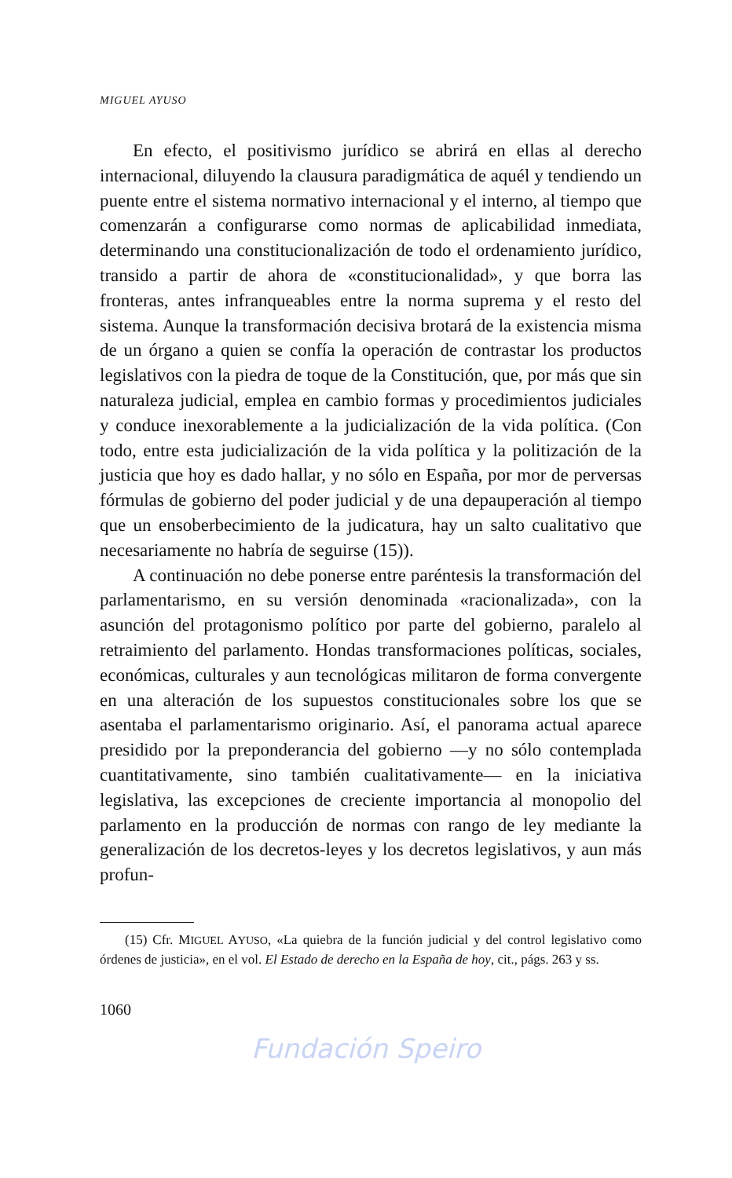MIGUEL AYUSO
En efecto, el positivismo jurídico se abrirá en ellas al derecho internacional, diluyendo la clausura paradigmática de aquél y tendiendo un puente entre el sistema normativo internacional y el interno, al tiempo que comenzarán a configurarse como normas de aplicabilidad inmediata, determinando una constitucionalización de todo el ordenamiento jurídico, transido a partir de ahora de «constitucionalidad», y que borra las fronteras, antes infranqueables entre la norma suprema y el resto del sistema. Aunque la transformación decisiva brotará de la existencia misma de un órgano a quien se confía la operación de contrastar los productos legislativos con la piedra de toque de la Constitución, que, por más que sin naturaleza judicial, emplea en cambio formas y procedimientos judiciales y conduce inexorablemente a la judicialización de la vida política. (Con todo, entre esta judicialización de la vida política y la politización de la justicia que hoy es dado hallar, y no sólo en España, por mor de perversas fórmulas de gobierno del poder judicial y de una depauperación al tiempo que un ensoberbecimiento de la judicatura, hay un salto cualitativo que necesariamente no habría de seguirse (15)).
A continuación no debe ponerse entre paréntesis la transformación del parlamentarismo, en su versión denominada «racionalizada», con la asunción del protagonismo político por parte del gobierno, paralelo al retraimiento del parlamento. Hondas transformaciones políticas, sociales, económicas, culturales y aun tecnológicas militaron de forma convergente en una alteración de los supuestos constitucionales sobre los que se asentaba el parlamentarismo originario. Así, el panorama actual aparece presidido por la preponderancia del gobierno —y no sólo contemplada cuantitativamente, sino también cualitativamente— en la iniciativa legislativa, las excepciones de creciente importancia al monopolio del parlamento en la producción de normas con rango de ley mediante la generalización de los decretos-leyes y los decretos legislativos, y aun más profun-
(15) Cfr. MIGUEL AYUSO, «La quiebra de la función judicial y del control legislativo como órdenes de justicia», en el vol. El Estado de derecho en la España de hoy, cit., págs. 263 y ss.
1060
Fundación Speiro